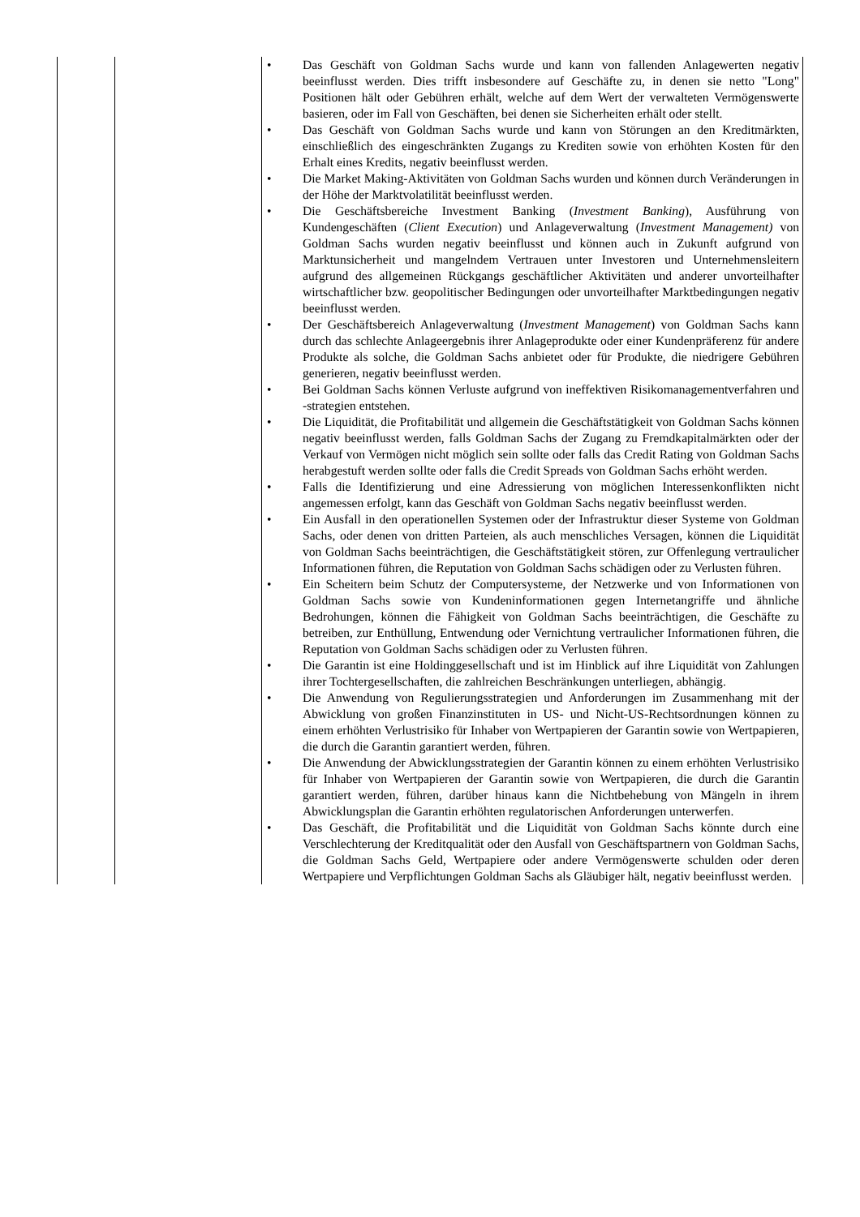| | | • Das Geschäft von Goldman Sachs wurde und kann von fallenden Anlagewerten negativ beeinflusst werden. Dies trifft insbesondere auf Geschäfte zu, in denen sie netto "Long" Positionen hält oder Gebühren erhält, welche auf dem Wert der verwalteten Vermögenswerte basieren, oder im Fall von Geschäften, bei denen sie Sicherheiten erhält oder stellt. • Das Geschäft von Goldman Sachs wurde und kann von Störungen an den Kreditmärkten, einschließlich des eingeschränkten Zugangs zu Krediten sowie von erhöhten Kosten für den Erhalt eines Kredits, negativ beeinflusst werden. • Die Market Making-Aktivitäten von Goldman Sachs wurden und können durch Veränderungen in der Höhe der Marktvolatilität beeinflusst werden. • Die Geschäftsbereiche Investment Banking ( Investment Banking ), Ausführung von Kundengeschäften ( Client Execution ) und Anlageverwaltung ( Investment Management) von Goldman Sachs wurden negativ beeinflusst und können auch in Zukunft aufgrund von Marktunsicherheit und mangelndem Vertrauen unter Investoren und Unternehmensleitern aufgrund des allgemeinen Rückgangs geschäftlicher Aktivitäten und anderer unvorteilhafter wirtschaftlicher bzw. geopolitischer Bedingungen oder unvorteilhafter Marktbedingungen negativ beeinflusst werden. • Der Geschäftsbereich Anlageverwaltung ( Investment Management ) von Goldman Sachs kann durch das schlechte Anlageergebnis ihrer Anlageprodukte oder einer Kundenpräferenz für andere Produkte als solche, die Goldman Sachs anbietet oder für Produkte, die niedrigere Gebühren generieren, negativ beeinflusst werden. • Bei Goldman Sachs können Verluste aufgrund von ineffektiven Risikomanagementverfahren und -strategien entstehen. • Die Liquidität, die Profitabilität und allgemein die Geschäftstätigkeit von Goldman Sachs können negativ beeinflusst werden, falls Goldman Sachs der Zugang zu Fremdkapitalmärkten oder der Verkauf von Vermögen nicht möglich sein sollte oder falls das Credit Rating von Goldman Sachs herabgestuft werden sollte oder falls die Credit Spreads von Goldman Sachs erhöht werden. • Falls die Identifizierung und eine Adressierung von möglichen Interessenkonflikten nicht angemessen erfolgt, kann das Geschäft von Goldman Sachs negativ beeinflusst werden. • Ein Ausfall in den operationellen Systemen oder der Infrastruktur dieser Systeme von Goldman Sachs, oder denen von dritten Parteien, als auch menschliches Versagen, können die Liquidität von Goldman Sachs beeinträchtigen, die Geschäftstätigkeit stören, zur Offenlegung vertraulicher Informationen führen, die Reputation von Goldman Sachs schädigen oder zu Verlusten führen. • Ein Scheitern beim Schutz der Computersysteme, der Netzwerke und von Informationen von Goldman Sachs sowie von Kundeninformationen gegen Internetangriffe und ähnliche Bedrohungen, können die Fähigkeit von Goldman Sachs beeinträchtigen, die Geschäfte zu betreiben, zur Enthüllung, Entwendung oder Vernichtung vertraulicher Informationen führen, die Reputation von Goldman Sachs schädigen oder zu Verlusten führen. • Die Garantin ist eine Holdinggesellschaft und ist im Hinblick auf ihre Liquidität von Zahlungen ihrer Tochtergesellschaften, die zahlreichen Beschränkungen unterliegen, abhängig. • Die Anwendung von Regulierungsstrategien und Anforderungen im Zusammenhang mit der Abwicklung von großen Finanzinstituten in US- und Nicht-US-Rechtsordnungen können zu einem erhöhten Verlustrisiko für Inhaber von Wertpapieren der Garantin sowie von Wertpapieren, die durch die Garantin garantiert werden, führen. • Die Anwendung der Abwicklungsstrategien der Garantin können zu einem erhöhten Verlustrisiko für Inhaber von Wertpapieren der Garantin sowie von Wertpapieren, die durch die Garantin garantiert werden, führen, darüber hinaus kann die Nichtbehebung von Mängeln in ihrem Abwicklungsplan die Garantin erhöhten regulatorischen Anforderungen unterwerfen. • Das Geschäft, die Profitabilität und die Liquidität von Goldman Sachs könnte durch eine Verschlechterung der Kreditqualität oder den Ausfall von Geschäftspartnern von Goldman Sachs, die Goldman Sachs Geld, Wertpapiere oder andere Vermögenswerte schulden oder deren Wertpapiere und Verpflichtungen Goldman Sachs als Gläubiger hält, negativ beeinflusst werden. |